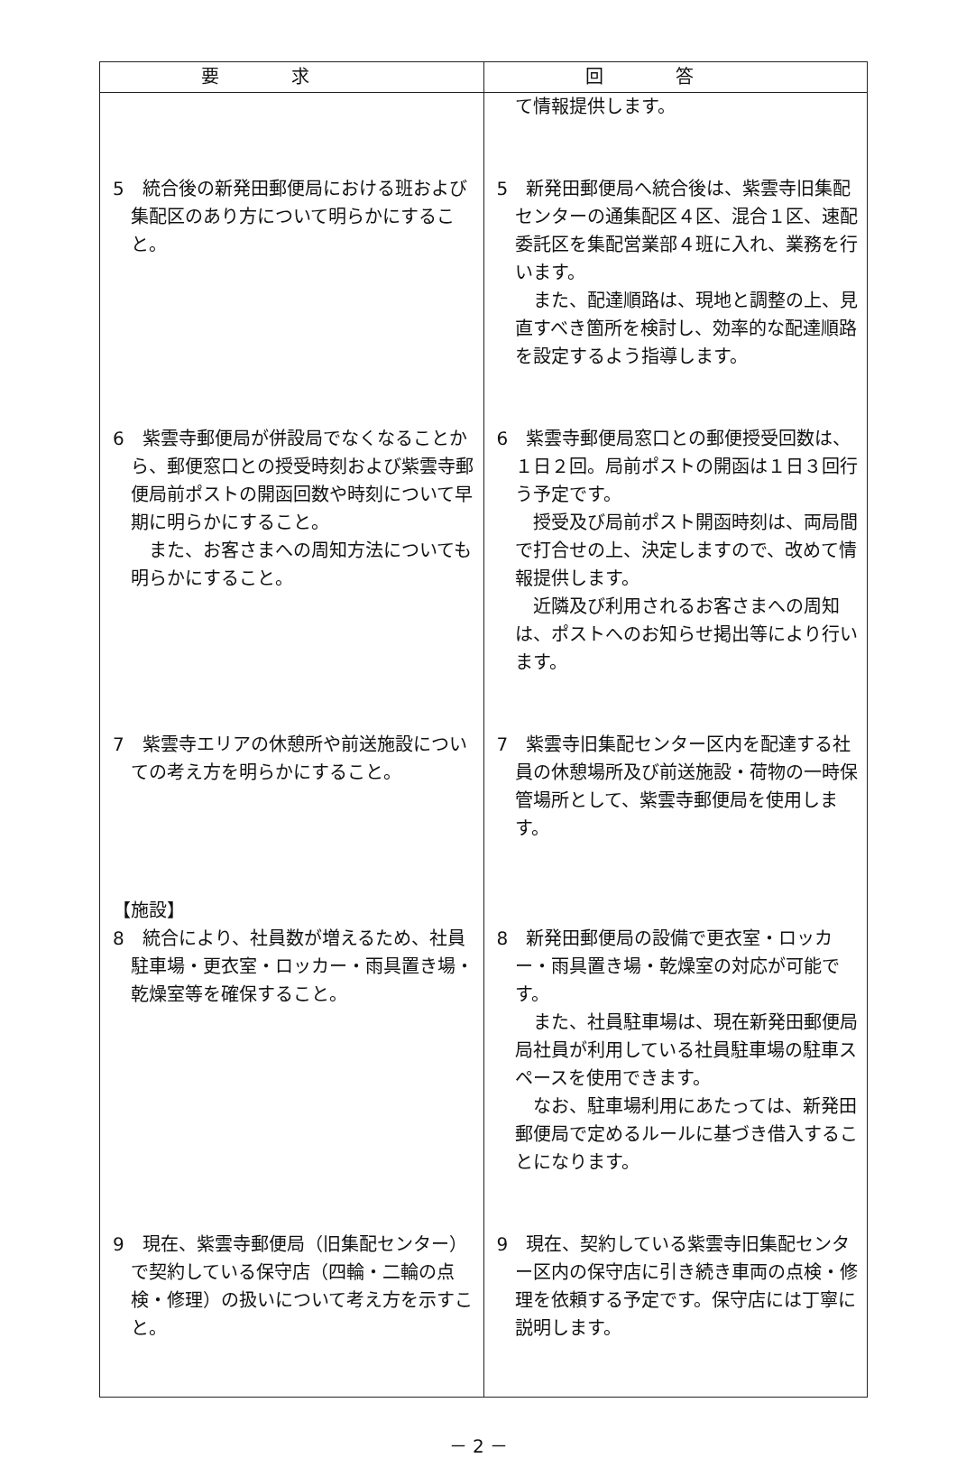| 要求 | 回答 |
| --- | --- |
| | て情報提供します。 |
| 5 統合後の新発田郵便局における班および集配区のあり方について明らかにすること。 | 5 新発田郵便局へ統合後は、紫雲寺旧集配センターの通集配区４区、混合１区、速配委託区を集配営業部４班に入れ、業務を行います。 また、配達順路は、現地と調整の上、見直すべき箇所を検討し、効率的な配達順路を設定するよう指導します。 |
| 6 紫雲寺郵便局が併設局でなくなることから、郵便窓口との授受時刻および紫雲寺郵便局前ポストの開函回数や時刻について早期に明らかにすること。 また、お客さまへの周知方法についても明らかにすること。 | 6 紫雲寺郵便局窓口との郵便授受回数は、１日２回。局前ポストの開函は１日３回行う予定です。 授受及び局前ポスト開函時刻は、両局間で打合せの上、決定しますので、改めて情報提供します。 近隣及び利用されるお客さまへの周知は、ポストへのお知らせ掲出等により行います。 |
| 7 紫雲寺エリアの休憩所や前送施設についての考え方を明らかにすること。 | 7 紫雲寺旧集配センター区内を配達する社員の休憩場所及び前送施設・荷物の一時保管場所として、紫雲寺郵便局を使用します。 |
| 【施設】 8 統合により、社員数が増えるため、社員駐車場・更衣室・ロッカー・雨具置き場・乾燥室等を確保すること。 | 8 新発田郵便局の設備で更衣室・ロッカー・雨具置き場・乾燥室の対応が可能です。 また、社員駐車場は、現在新発田郵便局局社員が利用している社員駐車場の駐車スペースを使用できます。 なお、駐車場利用にあたっては、新発田郵便局で定めるルールに基づき借入することになります。 |
| 9 現在、紫雲寺郵便局（旧集配センター）で契約している保守店（四輪・二輪の点検・修理）の扱いについて考え方を示すこと。 | 9 現在、契約している紫雲寺旧集配センター区内の保守店に引き続き車両の点検・修理を依頼する予定です。保守店には丁寧に説明します。 |
－ 2 －